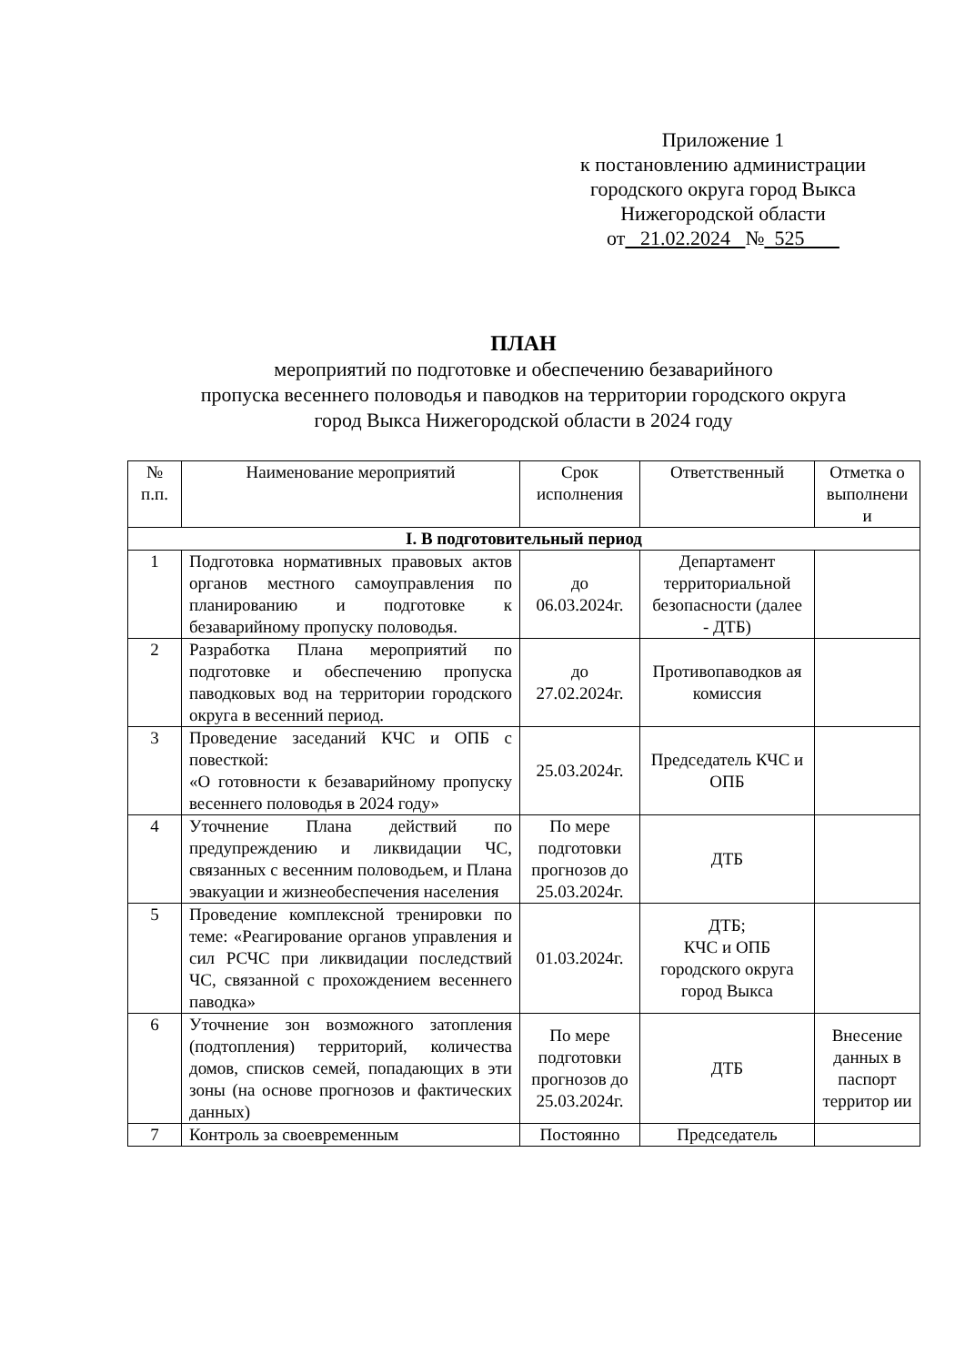Приложение 1
к постановлению администрации
городского округа город Выкса
Нижегородской области
от 21.02.2024 № 525
ПЛАН
мероприятий по подготовке и обеспечению безаварийного
пропуска весеннего половодья и паводков на территории городского округа
город Выкса Нижегородской области в 2024 году
| № п.п. | Наименование мероприятий | Срок исполнения | Ответственный | Отметка о выполнени и |
| --- | --- | --- | --- | --- |
| I. В подготовительный период | | | | |
| 1 | Подготовка нормативных правовых актов органов местного самоуправления по планированию и подготовке к безаварийному пропуску половодья. | до 06.03.2024г. | Департамент территориальной безопасности (далее - ДТБ) | |
| 2 | Разработка Плана мероприятий по подготовке и обеспечению пропуска паводковых вод на территории городского округа в весенний период. | до 27.02.2024г. | Противопаводков ая комиссия | |
| 3 | Проведение заседаний КЧС и ОПБ с повесткой: «О готовности к безаварийному пропуску весеннего половодья в 2024 году» | 25.03.2024г. | Председатель КЧС и ОПБ | |
| 4 | Уточнение Плана действий по предупреждению и ликвидации ЧС, связанных с весенним половодьем, и Плана эвакуации и жизнеобеспечения населения | По мере подготовки прогнозов до 25.03.2024г. | ДТБ | |
| 5 | Проведение комплексной тренировки по теме: «Реагирование органов управления и сил РСЧС при ликвидации последствий ЧС, связанной с прохождением весеннего паводка» | 01.03.2024г. | ДТБ; КЧС и ОПБ городского округа город Выкса | |
| 6 | Уточнение зон возможного затопления (подтопления) территорий, количества домов, списков семей, попадающих в эти зоны (на основе прогнозов и фактических данных) | По мере подготовки прогнозов до 25.03.2024г. | ДТБ | Внесение данных в паспорт территор ии |
| 7 | Контроль за своевременным | Постоянно | Председатель | |